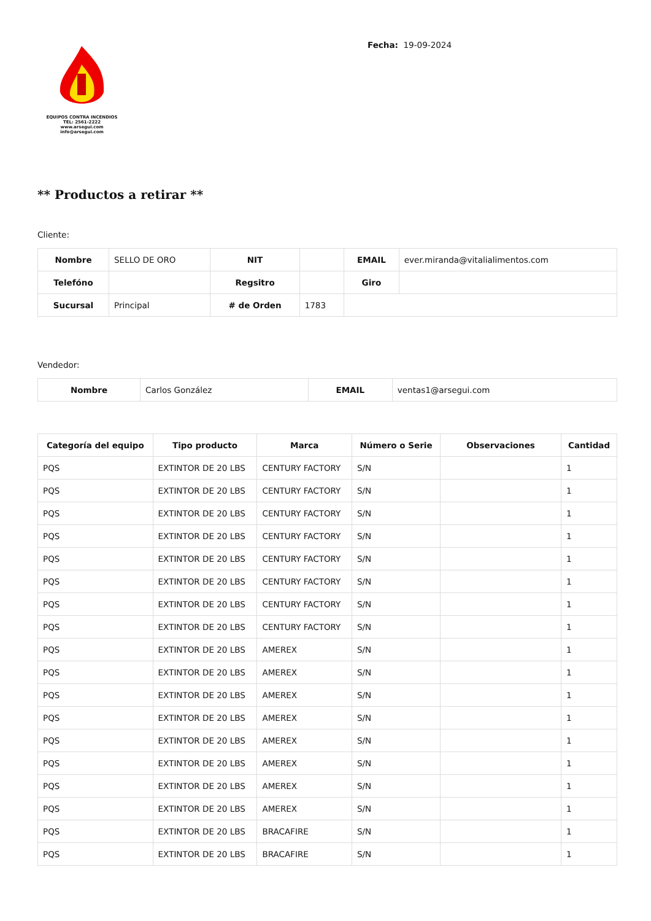EQUIPOS CONTRA INCENDIOS
TEL: 2561-2222
www.arsegui.com
info@arsegui.com
Fecha: 19-09-2024
** Productos a retirar **
Cliente:
| Nombre | SELLO DE ORO | NIT | | EMAIL | ever.miranda@vitalialimentos.com |
| Telefóno | | Regsitro | | Giro | |
| Sucursal | Principal | # de Orden | 1783 | | |
Vendedor:
| Nombre | Carlos González | EMAIL | ventas1@arsegui.com |
| Categoría del equipo | Tipo producto | Marca | Número o Serie | Observaciones | Cantidad |
| --- | --- | --- | --- | --- | --- |
| PQS | EXTINTOR DE 20 LBS | CENTURY FACTORY | S/N | | 1 |
| PQS | EXTINTOR DE 20 LBS | CENTURY FACTORY | S/N | | 1 |
| PQS | EXTINTOR DE 20 LBS | CENTURY FACTORY | S/N | | 1 |
| PQS | EXTINTOR DE 20 LBS | CENTURY FACTORY | S/N | | 1 |
| PQS | EXTINTOR DE 20 LBS | CENTURY FACTORY | S/N | | 1 |
| PQS | EXTINTOR DE 20 LBS | CENTURY FACTORY | S/N | | 1 |
| PQS | EXTINTOR DE 20 LBS | CENTURY FACTORY | S/N | | 1 |
| PQS | EXTINTOR DE 20 LBS | CENTURY FACTORY | S/N | | 1 |
| PQS | EXTINTOR DE 20 LBS | AMEREX | S/N | | 1 |
| PQS | EXTINTOR DE 20 LBS | AMEREX | S/N | | 1 |
| PQS | EXTINTOR DE 20 LBS | AMEREX | S/N | | 1 |
| PQS | EXTINTOR DE 20 LBS | AMEREX | S/N | | 1 |
| PQS | EXTINTOR DE 20 LBS | AMEREX | S/N | | 1 |
| PQS | EXTINTOR DE 20 LBS | AMEREX | S/N | | 1 |
| PQS | EXTINTOR DE 20 LBS | AMEREX | S/N | | 1 |
| PQS | EXTINTOR DE 20 LBS | AMEREX | S/N | | 1 |
| PQS | EXTINTOR DE 20 LBS | BRACAFIRE | S/N | | 1 |
| PQS | EXTINTOR DE 20 LBS | BRACAFIRE | S/N | | 1 |